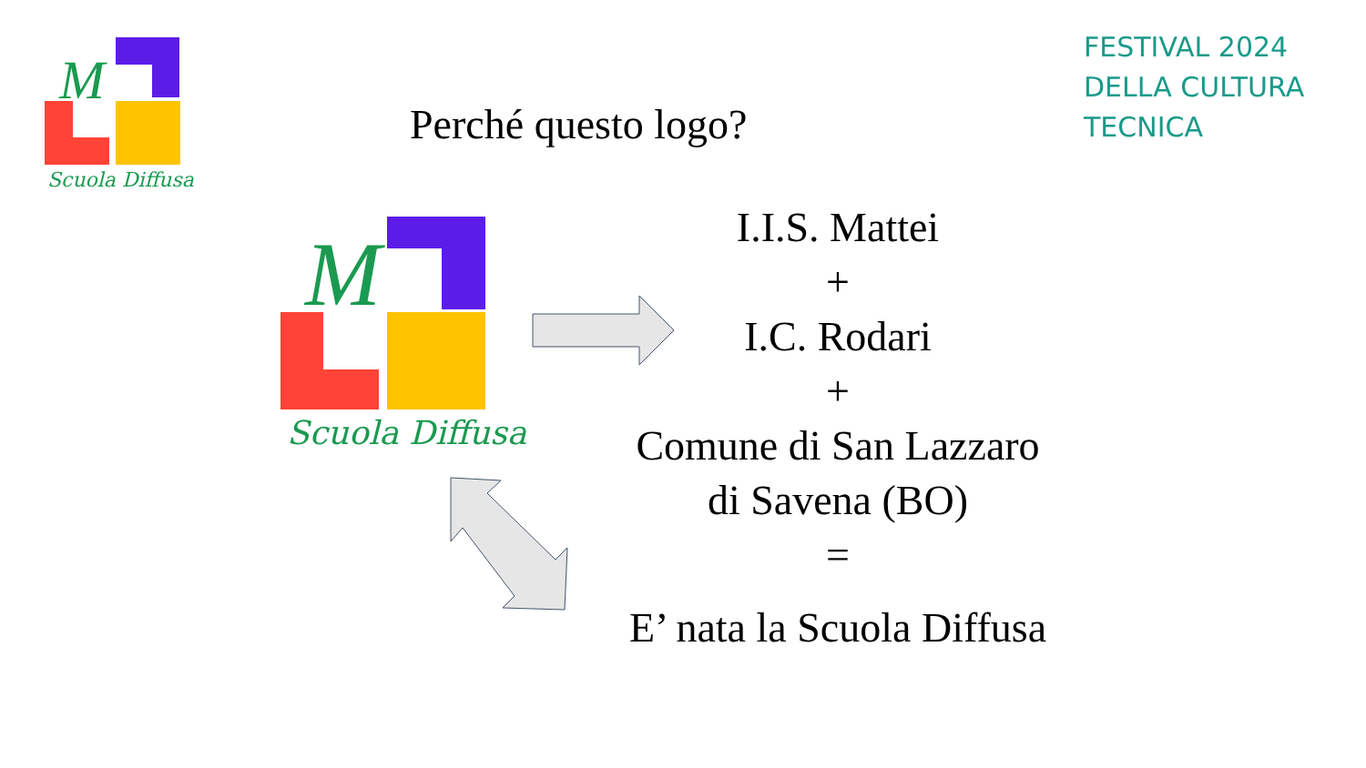M
Scuola Diffusa
FESTIVAL 2024
DELLA CULTURA
TECNICA
Perché questo logo?
M
Scuola Diffusa
I.I.S. Mattei
+
I.C. Rodari
+
Comune di San Lazzaro
di Savena (BO)
=
E’ nata la Scuola Diffusa